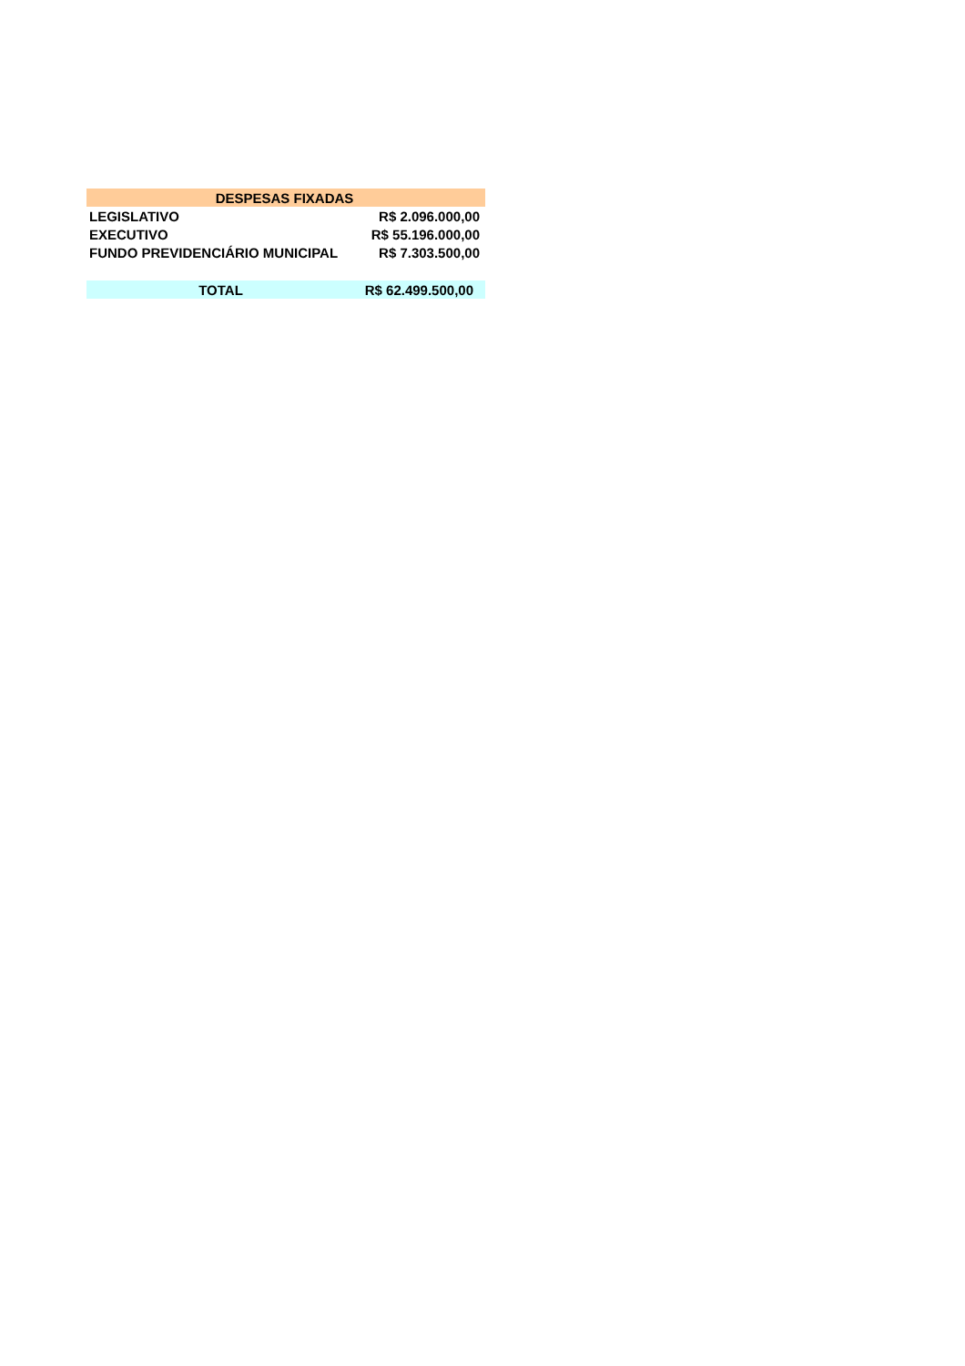| DESPESAS FIXADAS | |
| --- | --- |
| LEGISLATIVO | R$ 2.096.000,00 |
| EXECUTIVO | R$ 55.196.000,00 |
| FUNDO PREVIDENCIÁRIO MUNICIPAL | R$ 7.303.500,00 |
| TOTAL | R$ 62.499.500,00 |